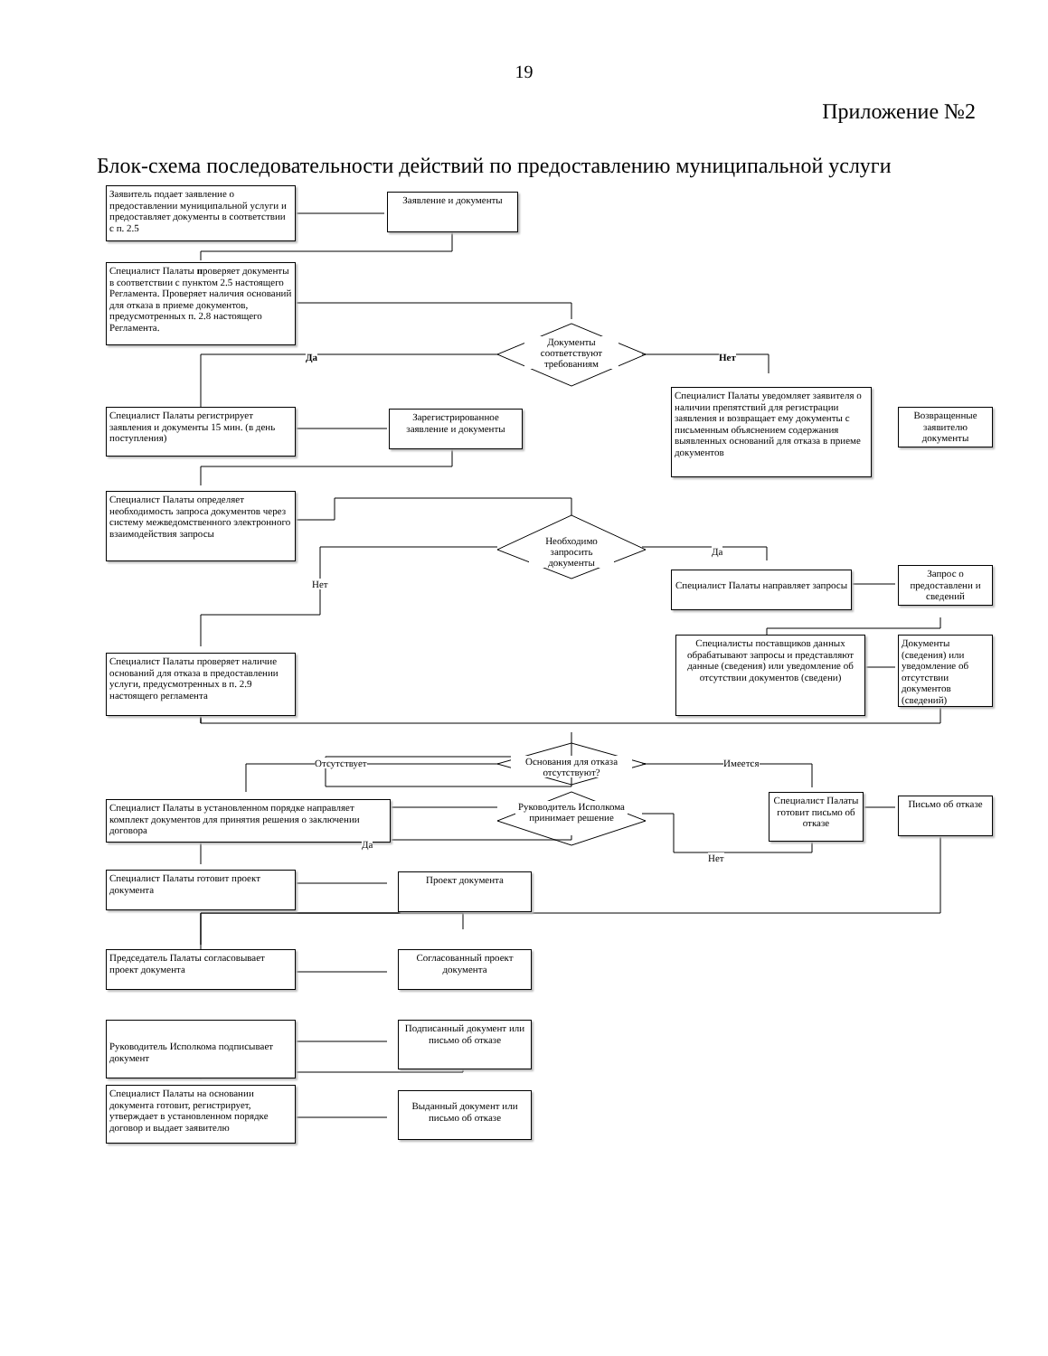19
Приложение №2
Блок-схема последовательности действий по предоставлению муниципальной услуги
Заявитель подает заявление о предоставлении муниципальной услуги и предоставляет документы в соответствии с п. 2.5
Заявление и документы
Специалист Палаты проверяет документы в соответствии с пунктом 2.5 настоящего Регламента. Проверяет наличия оснований для отказа в приеме документов, предусмотренных п. 2.8 настоящего Регламента.
Документы соответствуют требованиям
Да Нет
Специалист Палаты уведомляет заявителя о наличии препятствий для регистрации заявления и возвращает ему документы с письменным объяснением содержания выявленных оснований для отказа в приеме документов
Возвращенные заявителю документы
Специалист Палаты регистрирует заявления и документы 15 мин. (в день поступления)
Зарегистрированное заявление и документы
Специалист Палаты определяет необходимость запроса документов через систему межведомственного электронного взаимодействия запросы
Необходимо запросить документы
Да
Нет
Специалист Палаты направляет запросы
Запрос о предоставлени и сведений
Специалисты поставщиков данных обрабатывают запросы и представляют данные (сведения) или уведомление об отсутствии документов (сведени)
Документы (сведения) или уведомление об отсутствии документов (сведений)
Специалист Палаты проверяет наличие оснований для отказа в предоставлении услуги, предусмотренных в п. 2.9 настоящего регламента
Основания для отказа отсутствуют?
Отсутствует Имеется
Специалист Палаты в установленном порядке направляет комплект документов для принятия решения о заключении договора
Руководитель Исполкома принимает решение
Специалист Палаты готовит письмо об отказе
Письмо об отказе
Да
Нет
Специалист Палаты готовит проект документа
Проект документа
Председатель Палаты согласовывает проект документа
Согласованный проект документа
Руководитель Исполкома подписывает документ
Подписанный документ или письмо об отказе
Специалист Палаты на основании документа готовит, регистрирует, утверждает в установленном порядке договор и выдает заявителю
Выданный документ или письмо об отказе